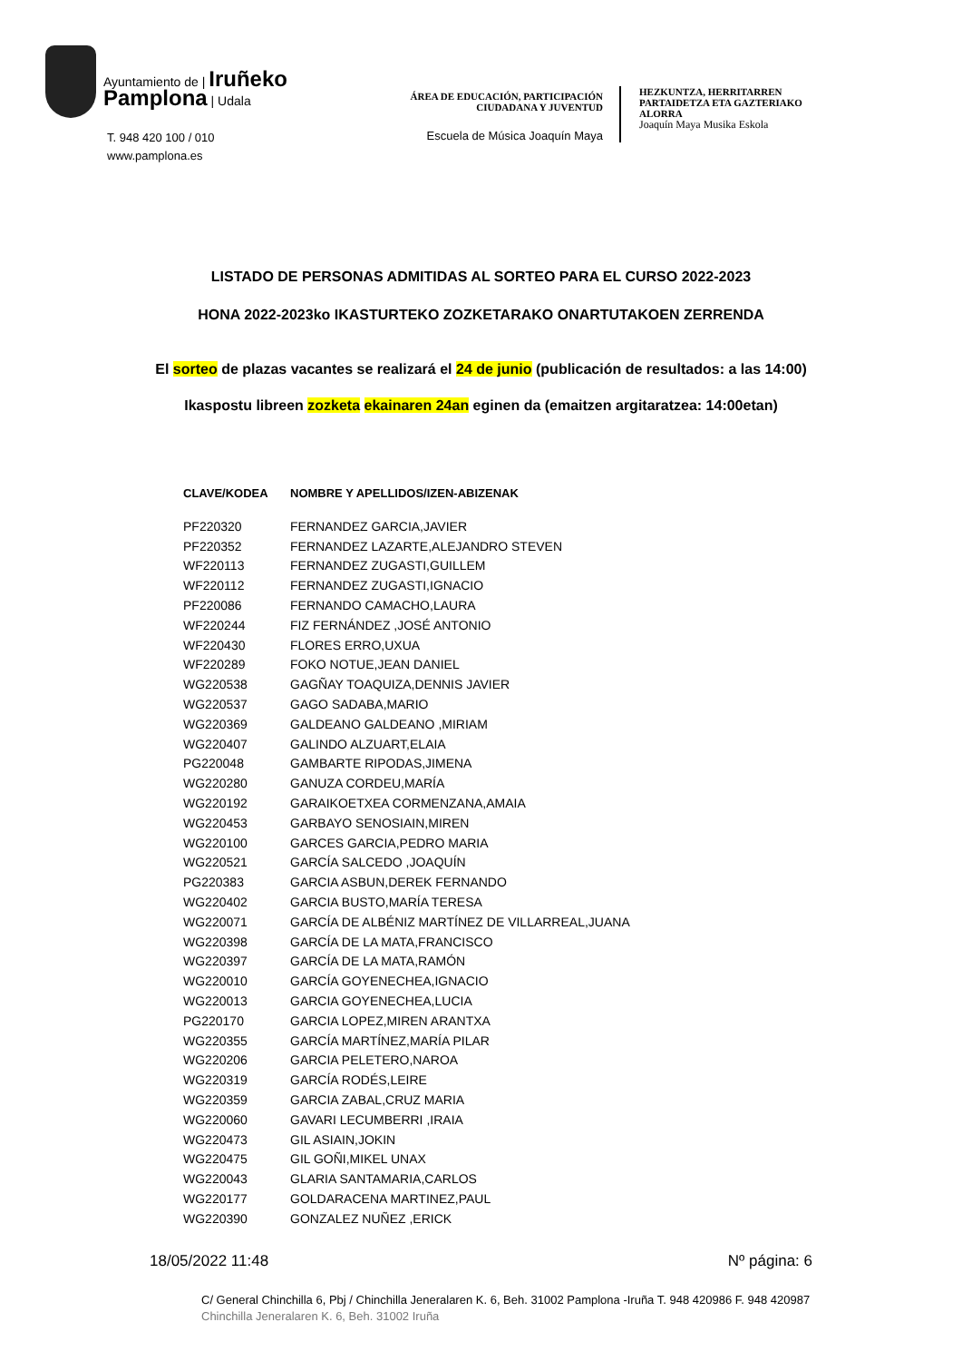Ayuntamiento de | Iruñeko
Pamplona | Udala
T. 948 420 100 / 010
www.pamplona.es
ÁREA DE EDUCACIÓN, PARTICIPACIÓN
CIUDADANA Y JUVENTUD
Escuela de Música Joaquín Maya
HEZKUNTZA, HERRITARREN
PARTAIDETZA ETA GAZTERIAKO
ALORRA
Joaquín Maya Musika Eskola
LISTADO DE PERSONAS ADMITIDAS AL SORTEO PARA EL CURSO 2022-2023
HONA 2022-2023ko IKASTURTEKO ZOZKETARAKO ONARTUTAKOEN ZERRENDA
El sorteo de plazas vacantes se realizará el 24 de junio (publicación de resultados: a las 14:00)
Ikaspostu libreen zozketa ekainaren 24an eginen da (emaitzen argitaratzea: 14:00etan)
| CLAVE/KODEA | NOMBRE Y APELLIDOS/IZEN-ABIZENAK |
| --- | --- |
| PF220320 | FERNANDEZ GARCIA,JAVIER |
| PF220352 | FERNANDEZ LAZARTE,ALEJANDRO STEVEN |
| WF220113 | FERNANDEZ ZUGASTI,GUILLEM |
| WF220112 | FERNANDEZ ZUGASTI,IGNACIO |
| PF220086 | FERNANDO CAMACHO,LAURA |
| WF220244 | FIZ FERNÁNDEZ ,JOSÉ ANTONIO |
| WF220430 | FLORES ERRO,UXUA |
| WF220289 | FOKO NOTUE,JEAN DANIEL |
| WG220538 | GAGÑAY TOAQUIZA,DENNIS JAVIER |
| WG220537 | GAGO SADABA,MARIO |
| WG220369 | GALDEANO GALDEANO ,MIRIAM |
| WG220407 | GALINDO ALZUART,ELAIA |
| PG220048 | GAMBARTE RIPODAS,JIMENA |
| WG220280 | GANUZA CORDEU,MARÍA |
| WG220192 | GARAIKOETXEA CORMENZANA,AMAIA |
| WG220453 | GARBAYO SENOSIAIN,MIREN |
| WG220100 | GARCES GARCIA,PEDRO MARIA |
| WG220521 | GARCÍA SALCEDO ,JOAQUÍN |
| PG220383 | GARCIA ASBUN,DEREK FERNANDO |
| WG220402 | GARCIA BUSTO,MARÍA TERESA |
| WG220071 | GARCÍA DE ALBÉNIZ MARTÍNEZ DE VILLARREAL,JUANA |
| WG220398 | GARCÍA DE LA MATA,FRANCISCO |
| WG220397 | GARCÍA DE LA MATA,RAMÓN |
| WG220010 | GARCÍA GOYENECHEA,IGNACIO |
| WG220013 | GARCIA GOYENECHEA,LUCIA |
| PG220170 | GARCIA LOPEZ,MIREN ARANTXA |
| WG220355 | GARCÍA MARTÍNEZ,MARÍA PILAR |
| WG220206 | GARCIA PELETERO,NAROA |
| WG220319 | GARCÍA RODÉS,LEIRE |
| WG220359 | GARCIA ZABAL,CRUZ MARIA |
| WG220060 | GAVARI LECUMBERRI ,IRAIA |
| WG220473 | GIL ASIAIN,JOKIN |
| WG220475 | GIL GOÑI,MIKEL UNAX |
| WG220043 | GLARIA SANTAMARIA,CARLOS |
| WG220177 | GOLDARACENA MARTINEZ,PAUL |
| WG220390 | GONZALEZ NUÑEZ ,ERICK |
18/05/2022 11:48 Nº página: 6
C/ General Chinchilla 6, Pbj / Chinchilla Jeneralaren K. 6, Beh. 31002 Pamplona -Iruña T. 948 420986 F. 948 420987
Chinchilla Jeneralaren K. 6, Beh. 31002 Iruña